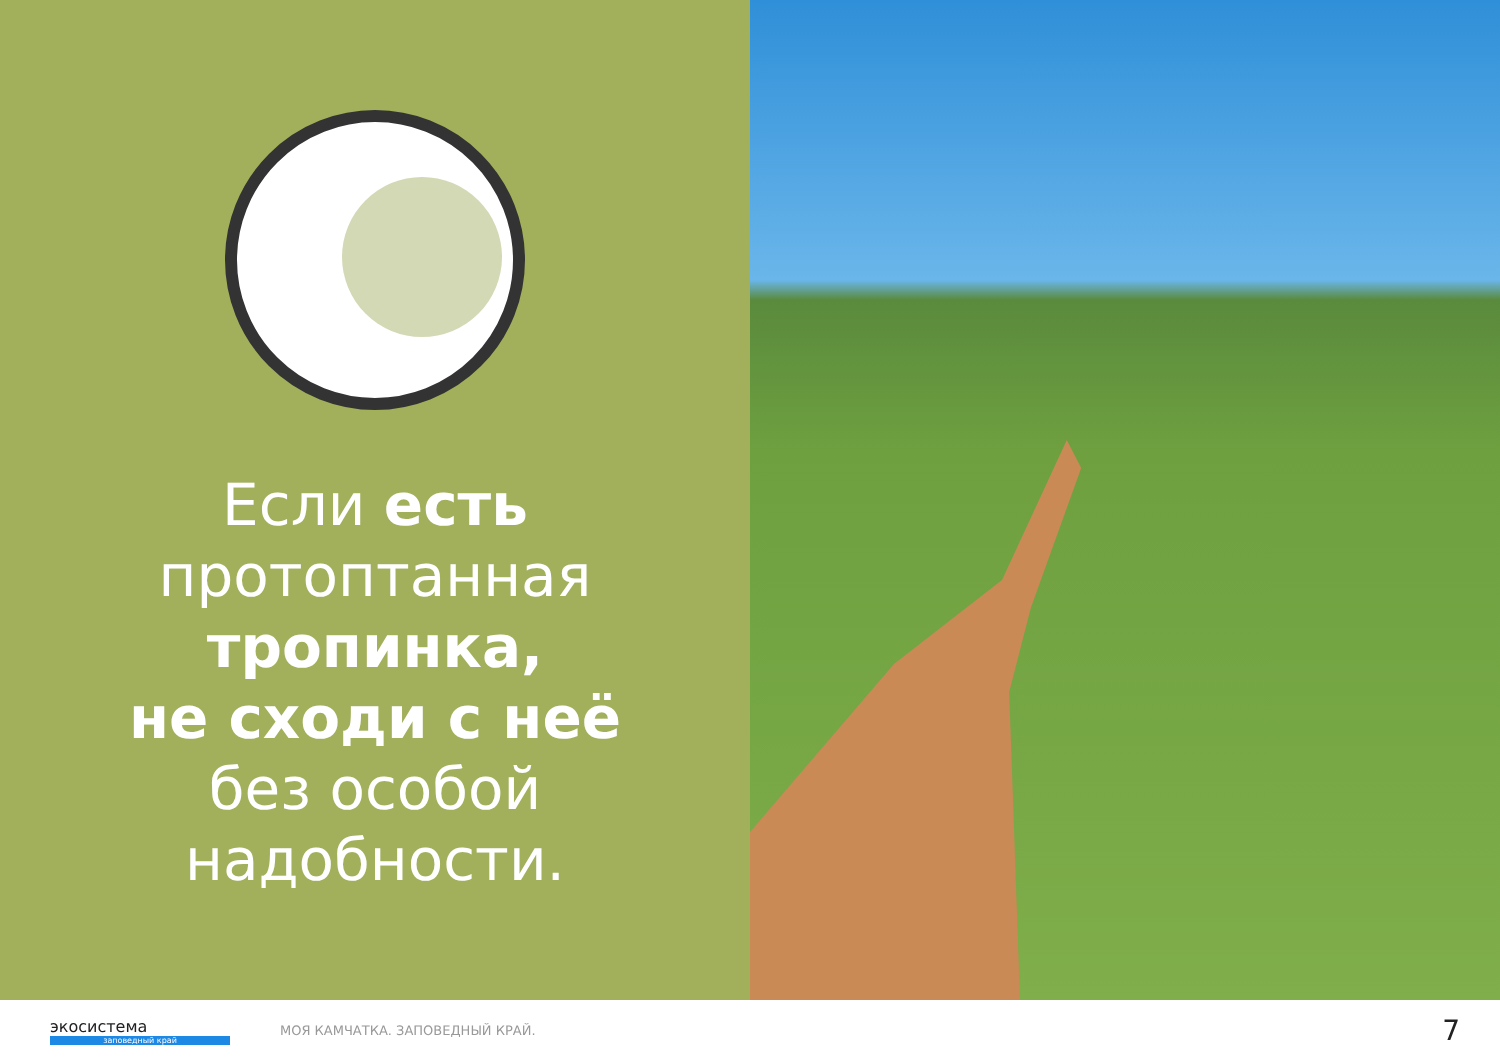Если есть
протоптанная
тропинка,
не сходи с неё
без особой
надобности.
экосистема
заповедный край
МОЯ КАМЧАТКА. ЗАПОВЕДНЫЙ КРАЙ.
7